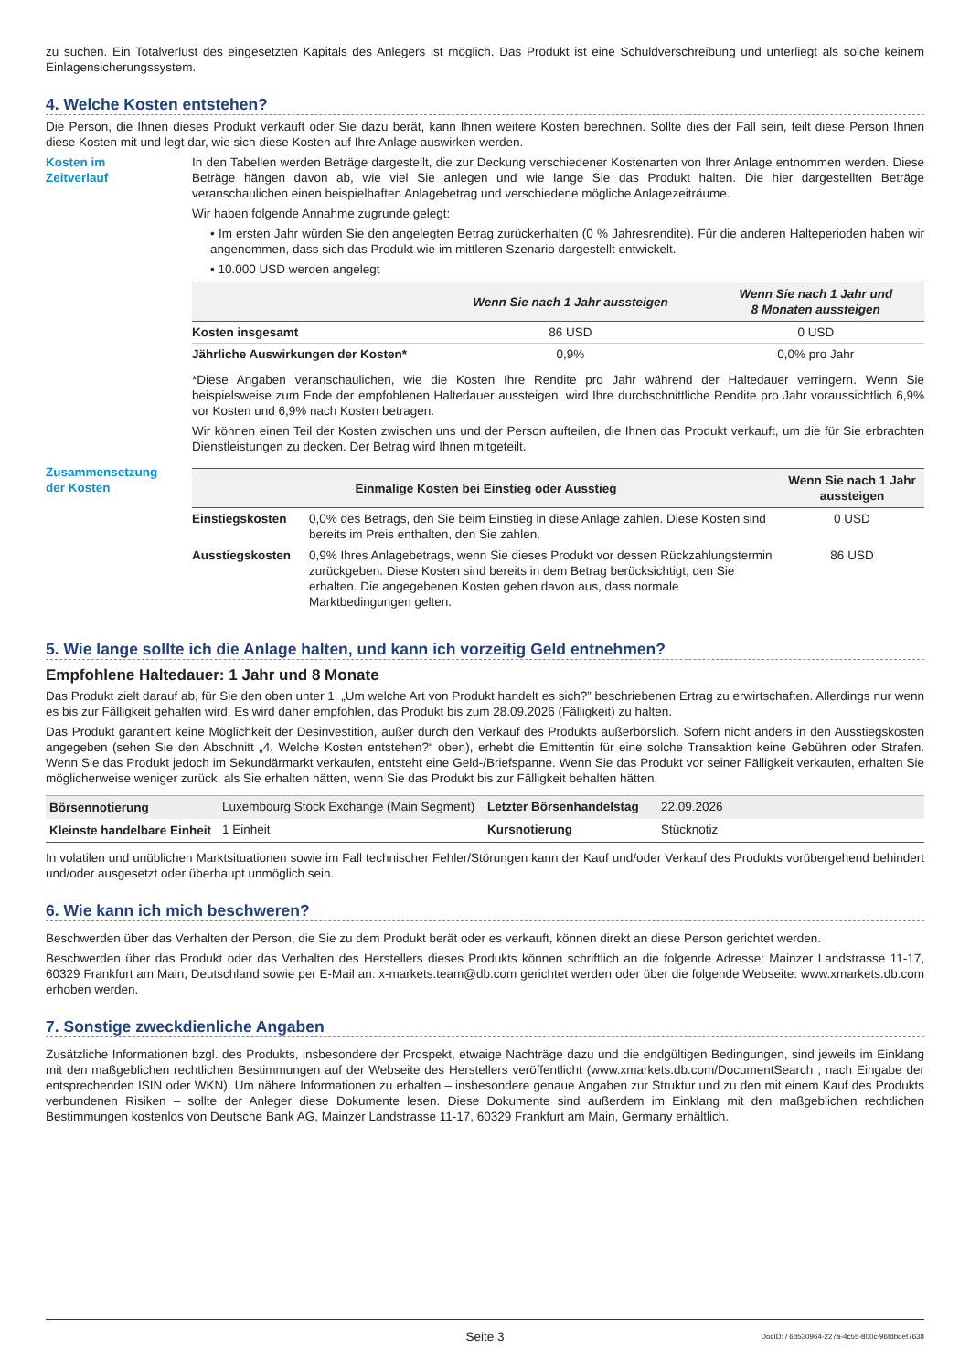zu suchen. Ein Totalverlust des eingesetzten Kapitals des Anlegers ist möglich. Das Produkt ist eine Schuldverschreibung und unterliegt als solche keinem Einlagensicherungssystem.
4. Welche Kosten entstehen?
Die Person, die Ihnen dieses Produkt verkauft oder Sie dazu berät, kann Ihnen weitere Kosten berechnen. Sollte dies der Fall sein, teilt diese Person Ihnen diese Kosten mit und legt dar, wie sich diese Kosten auf Ihre Anlage auswirken werden.
Kosten im
Zeitverlauf
In den Tabellen werden Beträge dargestellt, die zur Deckung verschiedener Kostenarten von Ihrer Anlage entnommen werden. Diese Beträge hängen davon ab, wie viel Sie anlegen und wie lange Sie das Produkt halten. Die hier dargestellten Beträge veranschaulichen einen beispielhaften Anlagebetrag und verschiedene mögliche Anlagezeiträume.
Wir haben folgende Annahme zugrunde gelegt:
• Im ersten Jahr würden Sie den angelegten Betrag zurückerhalten (0 % Jahresrendite). Für die anderen Halteperioden haben wir angenommen, dass sich das Produkt wie im mittleren Szenario dargestellt entwickelt.
• 10.000 USD werden angelegt
| | Wenn Sie nach 1 Jahr aussteigen | Wenn Sie nach 1 Jahr und 8 Monaten aussteigen |
| --- | --- | --- |
| Kosten insgesamt | 86 USD | 0 USD |
| Jährliche Auswirkungen der Kosten* | 0,9% | 0,0% pro Jahr |
*Diese Angaben veranschaulichen, wie die Kosten Ihre Rendite pro Jahr während der Haltedauer verringern. Wenn Sie beispielsweise zum Ende der empfohlenen Haltedauer aussteigen, wird Ihre durchschnittliche Rendite pro Jahr voraussichtlich 6,9% vor Kosten und 6,9% nach Kosten betragen.
Wir können einen Teil der Kosten zwischen uns und der Person aufteilen, die Ihnen das Produkt verkauft, um die für Sie erbrachten Dienstleistungen zu decken. Der Betrag wird Ihnen mitgeteilt.
Zusammensetzung
der Kosten
| Einmalige Kosten bei Einstieg oder Ausstieg | | Wenn Sie nach 1 Jahr aussteigen |
| --- | --- | --- |
| Einstiegskosten | 0,0% des Betrags, den Sie beim Einstieg in diese Anlage zahlen. Diese Kosten sind bereits im Preis enthalten, den Sie zahlen. | 0 USD |
| Ausstiegskosten | 0,9% Ihres Anlagebetrags, wenn Sie dieses Produkt vor dessen Rückzahlungstermin zurückgeben. Diese Kosten sind bereits in dem Betrag berücksichtigt, den Sie erhalten. Die angegebenen Kosten gehen davon aus, dass normale Marktbedingungen gelten. | 86 USD |
5. Wie lange sollte ich die Anlage halten, und kann ich vorzeitig Geld entnehmen?
Empfohlene Haltedauer: 1 Jahr und 8 Monate
Das Produkt zielt darauf ab, für Sie den oben unter 1. „Um welche Art von Produkt handelt es sich?” beschriebenen Ertrag zu erwirtschaften. Allerdings nur wenn es bis zur Fälligkeit gehalten wird. Es wird daher empfohlen, das Produkt bis zum 28.09.2026 (Fälligkeit) zu halten.
Das Produkt garantiert keine Möglichkeit der Desinvestition, außer durch den Verkauf des Produkts außerbörslich. Sofern nicht anders in den Ausstiegskosten angegeben (sehen Sie den Abschnitt „4. Welche Kosten entstehen?“ oben), erhebt die Emittentin für eine solche Transaktion keine Gebühren oder Strafen. Wenn Sie das Produkt jedoch im Sekundärmarkt verkaufen, entsteht eine Geld-/Briefspanne. Wenn Sie das Produkt vor seiner Fälligkeit verkaufen, erhalten Sie möglicherweise weniger zurück, als Sie erhalten hätten, wenn Sie das Produkt bis zur Fälligkeit behalten hätten.
| Börsennotierung | Luxembourg Stock Exchange (Main Segment) | Letzter Börsenhandelstag | 22.09.2026 |
| Kleinste handelbare Einheit | 1 Einheit | Kursnotierung | Stücknotiz |
In volatilen und unüblichen Marktsituationen sowie im Fall technischer Fehler/Störungen kann der Kauf und/oder Verkauf des Produkts vorübergehend behindert und/oder ausgesetzt oder überhaupt unmöglich sein.
6. Wie kann ich mich beschweren?
Beschwerden über das Verhalten der Person, die Sie zu dem Produkt berät oder es verkauft, können direkt an diese Person gerichtet werden.
Beschwerden über das Produkt oder das Verhalten des Herstellers dieses Produkts können schriftlich an die folgende Adresse: Mainzer Landstrasse 11-17, 60329 Frankfurt am Main, Deutschland sowie per E-Mail an: x-markets.team@db.com gerichtet werden oder über die folgende Webseite: www.xmarkets.db.com erhoben werden.
7. Sonstige zweckdienliche Angaben
Zusätzliche Informationen bzgl. des Produkts, insbesondere der Prospekt, etwaige Nachträge dazu und die endgültigen Bedingungen, sind jeweils im Einklang mit den maßgeblichen rechtlichen Bestimmungen auf der Webseite des Herstellers veröffentlicht (www.xmarkets.db.com/DocumentSearch ; nach Eingabe der entsprechenden ISIN oder WKN). Um nähere Informationen zu erhalten – insbesondere genaue Angaben zur Struktur und zu den mit einem Kauf des Produkts verbundenen Risiken – sollte der Anleger diese Dokumente lesen. Diese Dokumente sind außerdem im Einklang mit den maßgeblichen rechtlichen Bestimmungen kostenlos von Deutsche Bank AG, Mainzer Landstrasse 11-17, 60329 Frankfurt am Main, Germany erhältlich.
Seite 3 DocID: / 6d530964-227a-4c55-800c-96fdbdef7638